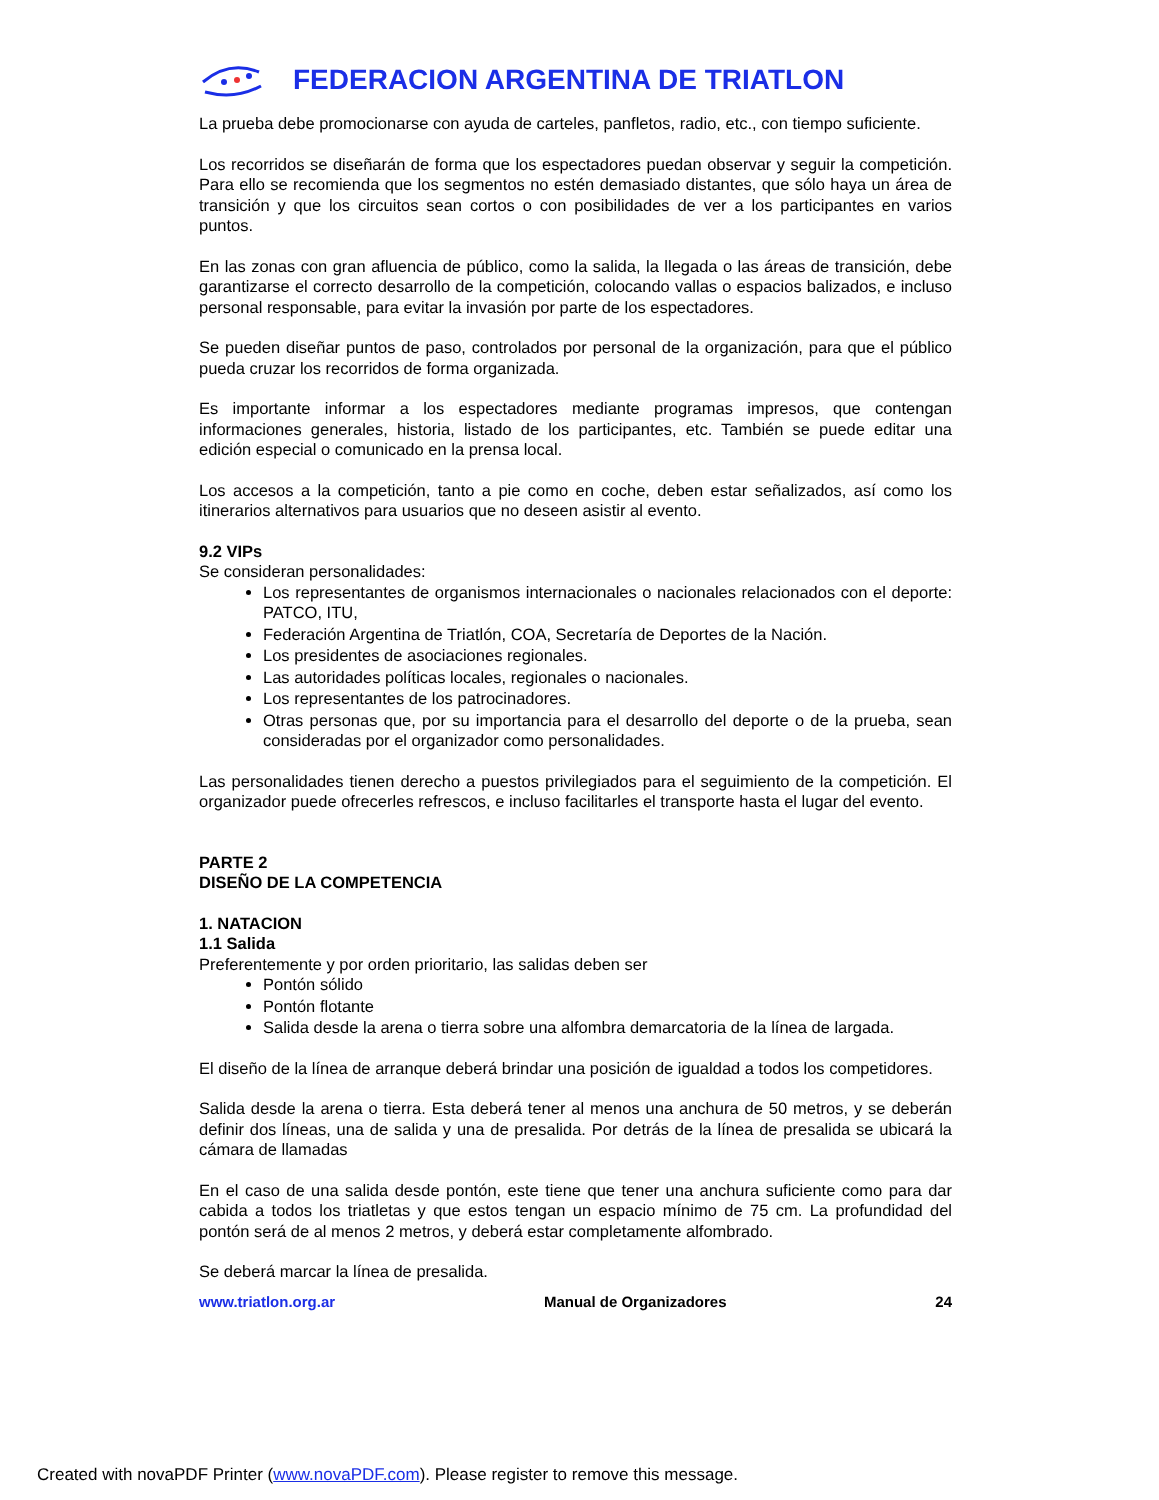FEDERACION ARGENTINA DE TRIATLON
La prueba debe promocionarse con ayuda de carteles, panfletos, radio, etc., con tiempo suficiente.
Los recorridos se diseñarán de forma que los espectadores puedan observar y seguir la competición. Para ello se recomienda que los segmentos no estén demasiado distantes, que sólo haya un área de transición y que los circuitos sean cortos o con posibilidades de ver a los participantes en varios puntos.
En las zonas con gran afluencia de público, como la salida, la llegada o las áreas de transición, debe garantizarse el correcto desarrollo de la competición, colocando vallas o espacios balizados, e incluso personal responsable, para evitar la invasión por parte de los espectadores.
Se pueden diseñar puntos de paso, controlados por personal de la organización, para que el público pueda cruzar los recorridos de forma organizada.
Es importante informar a los espectadores mediante programas impresos, que contengan informaciones generales, historia, listado de los participantes, etc. También se puede editar una edición especial o comunicado en la prensa local.
Los accesos a la competición, tanto a pie como en coche, deben estar señalizados, así como los itinerarios alternativos para usuarios que no deseen asistir al evento.
9.2 VIPs
Se consideran personalidades:
Los representantes de organismos internacionales o nacionales relacionados con el deporte: PATCO, ITU,
Federación Argentina de Triatlón, COA, Secretaría de Deportes de la Nación.
Los presidentes de asociaciones regionales.
Las autoridades políticas locales, regionales o nacionales.
Los representantes de los patrocinadores.
Otras personas que, por su importancia para el desarrollo del deporte o de la prueba, sean consideradas por el organizador como personalidades.
Las personalidades tienen derecho a puestos privilegiados para el seguimiento de la competición. El organizador puede ofrecerles refrescos, e incluso facilitarles el transporte hasta el lugar del evento.
PARTE 2
DISEÑO DE LA COMPETENCIA
1. NATACION
1.1 Salida
Preferentemente y por orden prioritario, las salidas deben ser
Pontón sólido
Pontón flotante
Salida desde la arena o tierra sobre una alfombra demarcatoria de la línea de largada.
El diseño de la línea de arranque deberá brindar una posición de igualdad a todos los competidores.
Salida desde la arena o tierra. Esta deberá tener al menos una anchura de 50 metros, y se deberán definir dos líneas, una de salida y una de presalida. Por detrás de la línea de presalida se ubicará la cámara de llamadas
En el caso de una salida desde pontón, este tiene que tener una anchura suficiente como para dar cabida a todos los triatletas y que estos tengan un espacio mínimo de 75 cm. La profundidad del pontón será de al menos 2 metros, y deberá estar completamente alfombrado.
Se deberá marcar la línea de presalida.
www.triatlon.org.ar Manual de Organizadores 24
Created with novaPDF Printer (www.novaPDF.com). Please register to remove this message.